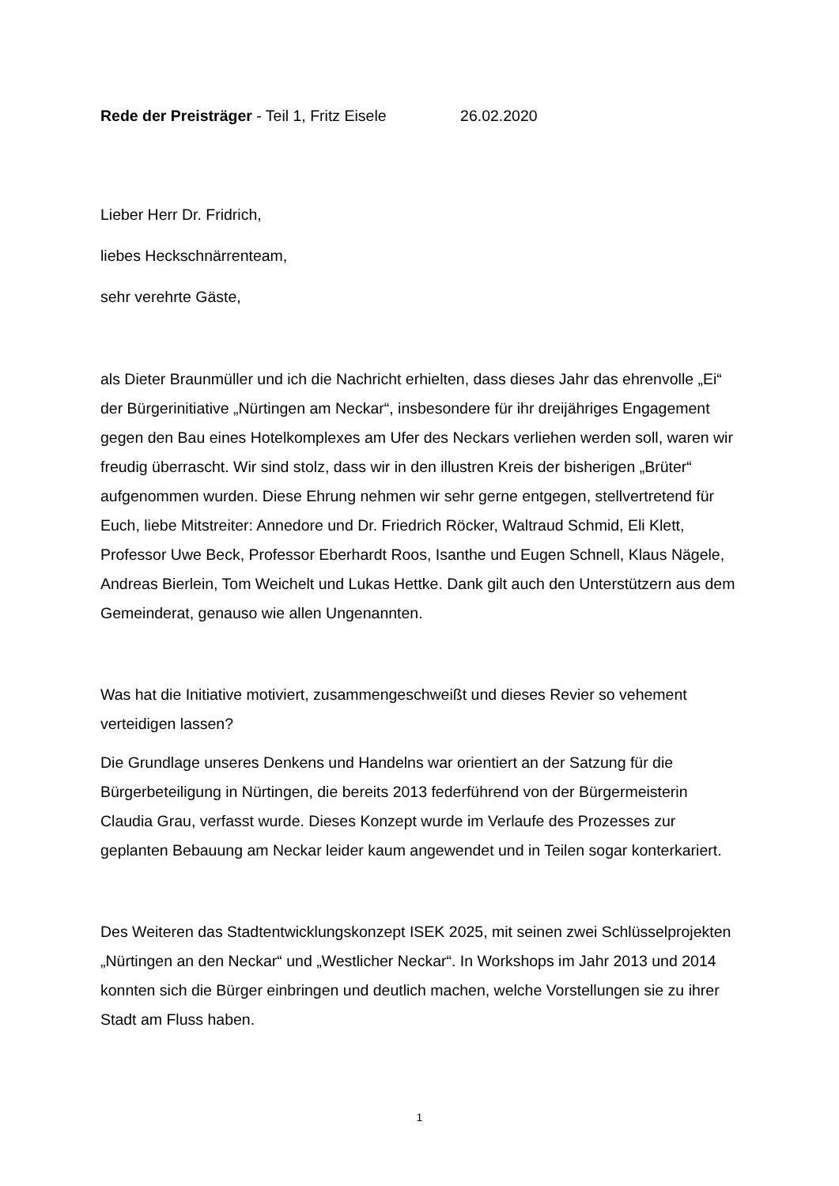Rede der Preisträger - Teil 1, Fritz Eisele 26.02.2020
Lieber Herr Dr. Fridrich,
liebes Heckschnärrenteam,
sehr verehrte Gäste,
als Dieter Braunmüller und ich die Nachricht erhielten, dass dieses Jahr das ehrenvolle „Ei“ der Bürgerinitiative „Nürtingen am Neckar“, insbesondere für ihr dreijähriges Engagement gegen den Bau eines Hotelkomplexes am Ufer des Neckars verliehen werden soll, waren wir freudig überrascht. Wir sind stolz, dass wir in den illustren Kreis der bisherigen „Brüter“ aufgenommen wurden. Diese Ehrung nehmen wir sehr gerne entgegen, stellvertretend für Euch, liebe Mitstreiter: Annedore und Dr. Friedrich Röcker, Waltraud Schmid, Eli Klett, Professor Uwe Beck, Professor Eberhardt Roos, Isanthe und Eugen Schnell, Klaus Nägele, Andreas Bierlein, Tom Weichelt und Lukas Hettke. Dank gilt auch den Unterstützern aus dem Gemeinderat, genauso wie allen Ungenannten.
Was hat die Initiative motiviert, zusammengeschweißt und dieses Revier so vehement verteidigen lassen?
Die Grundlage unseres Denkens und Handelns war orientiert an der Satzung für die Bürgerbeteiligung in Nürtingen, die bereits 2013 federführend von der Bürgermeisterin Claudia Grau, verfasst wurde. Dieses Konzept wurde im Verlaufe des Prozesses zur geplanten Bebauung am Neckar leider kaum angewendet und in Teilen sogar konterkariert.
Des Weiteren das Stadtentwicklungskonzept ISEK 2025, mit seinen zwei Schlüsselprojekten „Nürtingen an den Neckar“ und „Westlicher Neckar“. In Workshops im Jahr 2013 und 2014 konnten sich die Bürger einbringen und deutlich machen, welche Vorstellungen sie zu ihrer Stadt am Fluss haben.
1